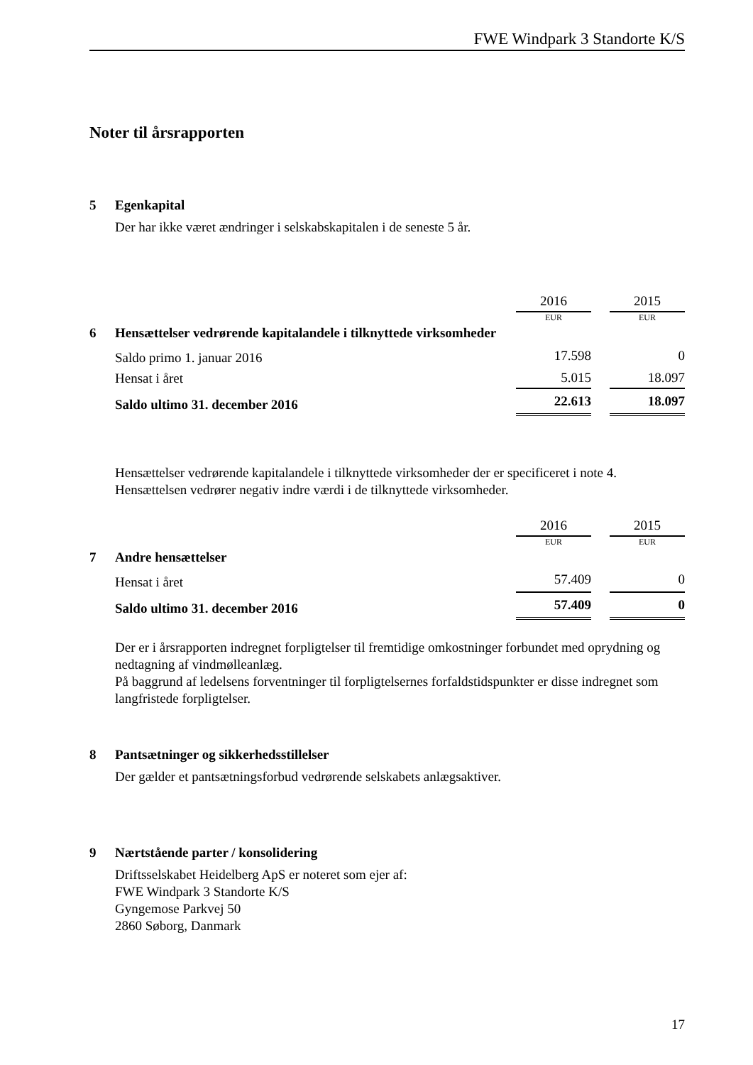FWE Windpark 3 Standorte K/S
Noter til årsrapporten
5 Egenkapital
Der har ikke været ændringer i selskabskapitalen i de seneste 5 år.
| | | 2016 | | 2015 |
| | | EUR | | EUR |
| 6 | Hensættelser vedrørende kapitalandele i tilknyttede virksomheder | | | |
| | Saldo primo 1. januar 2016 | 17.598 | | 0 |
| | Hensat i året | 5.015 | | 18.097 |
| | Saldo ultimo 31. december 2016 | 22.613 | | 18.097 |
Hensættelser vedrørende kapitalandele i tilknyttede virksomheder der er specificeret i note 4.
Hensættelsen vedrører negativ indre værdi i de tilknyttede virksomheder.
| | | 2016 | | 2015 |
| | | EUR | | EUR |
| 7 | Andre hensættelser | | | |
| | Hensat i året | 57.409 | | 0 |
| | Saldo ultimo 31. december 2016 | 57.409 | | 0 |
Der er i årsrapporten indregnet forpligtelser til fremtidige omkostninger forbundet med oprydning og nedtagning af vindmølleanlæg.
På baggrund af ledelsens forventninger til forpligtelsernes forfaldstidspunkter er disse indregnet som langfristede forpligtelser.
8 Pantsætninger og sikkerhedsstillelser
Der gælder et pantsætningsforbud vedrørende selskabets anlægsaktiver.
9 Nærtstående parter / konsolidering
Driftsselskabet Heidelberg ApS er noteret som ejer af:
FWE Windpark 3 Standorte K/S
Gyngemose Parkvej 50
2860 Søborg, Danmark
17